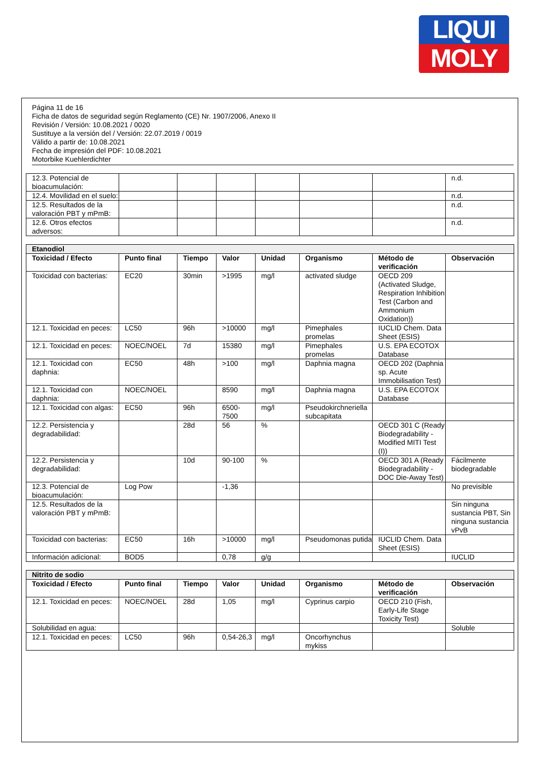LIQUI
MOLY
Página 11 de 16
Ficha de datos de seguridad según Reglamento (CE) Nr. 1907/2006, Anexo II
Revisión / Versión: 10.08.2021 / 0020
Sustituye a la versión del / Versión: 22.07.2019 / 0019
Válido a partir de: 10.08.2021
Fecha de impresión del PDF: 10.08.2021
Motorbike Kuehlerdichter
| 12.3. Potencial de bioacumulación: | | | | | | | n.d. |
| 12.4. Movilidad en el suelo: | | | | | | | n.d. |
| 12.5. Resultados de la valoración PBT y mPmB: | | | | | | | n.d. |
| 12.6. Otros efectos adversos: | | | | | | | n.d. |
| Etanodiol | | | | | | | |
| Toxicidad / Efecto | Punto final | Tiempo | Valor | Unidad | Organismo | Método de verificación | Observación |
| Toxicidad con bacterias: | EC20 | 30min | >1995 | mg/l | activated sludge | OECD 209 (Activated Sludge, Respiration Inhibition Test (Carbon and Ammonium Oxidation)) | |
| 12.1. Toxicidad en peces: | LC50 | 96h | >10000 | mg/l | Pimephales promelas | IUCLID Chem. Data Sheet (ESIS) | |
| 12.1. Toxicidad en peces: | NOEC/NOEL | 7d | 15380 | mg/l | Pimephales promelas | U.S. EPA ECOTOX Database | |
| 12.1. Toxicidad con daphnia: | EC50 | 48h | >100 | mg/l | Daphnia magna | OECD 202 (Daphnia sp. Acute Immobilisation Test) | |
| 12.1. Toxicidad con daphnia: | NOEC/NOEL | | 8590 | mg/l | Daphnia magna | U.S. EPA ECOTOX Database | |
| 12.1. Toxicidad con algas: | EC50 | 96h | 6500-7500 | mg/l | Pseudokirchneriella subcapitata | | |
| 12.2. Persistencia y degradabilidad: | | 28d | 56 | % | | OECD 301 C (Ready Biodegradability - Modified MITI Test (I)) | |
| 12.2. Persistencia y degradabilidad: | | 10d | 90-100 | % | | OECD 301 A (Ready Biodegradability - DOC Die-Away Test) | Fácilmente biodegradable |
| 12.3. Potencial de bioacumulación: | Log Pow | | -1,36 | | | | No previsible |
| 12.5. Resultados de la valoración PBT y mPmB: | | | | | | | Sin ninguna sustancia PBT, Sin ninguna sustancia vPvB |
| Toxicidad con bacterias: | EC50 | 16h | >10000 | mg/l | Pseudomonas putida | IUCLID Chem. Data Sheet (ESIS) | |
| Información adicional: | BOD5 | | 0,78 | g/g | | | IUCLID |
| Nitrito de sodio | | | | | | | |
| Toxicidad / Efecto | Punto final | Tiempo | Valor | Unidad | Organismo | Método de verificación | Observación |
| 12.1. Toxicidad en peces: | NOEC/NOEL | 28d | 1,05 | mg/l | Cyprinus carpio | OECD 210 (Fish, Early-Life Stage Toxicity Test) | |
| Solubilidad en agua: | | | | | | | Soluble |
| 12.1. Toxicidad en peces: | LC50 | 96h | 0,54-26,3 | mg/l | Oncorhynchus mykiss | | |